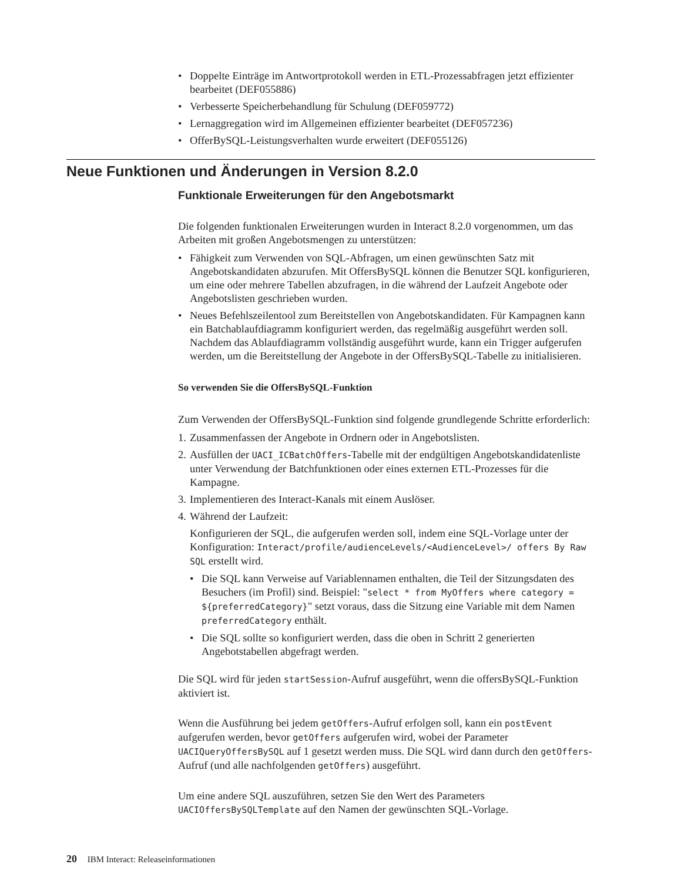• Doppelte Einträge im Antwortprotokoll werden in ETL-Prozessabfragen jetzt effizienter bearbeitet (DEF055886)
• Verbesserte Speicherbehandlung für Schulung (DEF059772)
• Lernaggregation wird im Allgemeinen effizienter bearbeitet (DEF057236)
• OfferBySQL-Leistungsverhalten wurde erweitert (DEF055126)
Neue Funktionen und Änderungen in Version 8.2.0
Funktionale Erweiterungen für den Angebotsmarkt
Die folgenden funktionalen Erweiterungen wurden in Interact 8.2.0 vorgenommen, um das Arbeiten mit großen Angebotsmengen zu unterstützen:
• Fähigkeit zum Verwenden von SQL-Abfragen, um einen gewünschten Satz mit Angebotskandidaten abzurufen. Mit OffersBySQL können die Benutzer SQL konfigurieren, um eine oder mehrere Tabellen abzufragen, in die während der Laufzeit Angebote oder Angebotslisten geschrieben wurden.
• Neues Befehlszeilentool zum Bereitstellen von Angebotskandidaten. Für Kampagnen kann ein Batchablaufdiagramm konfiguriert werden, das regelmäßig ausgeführt werden soll. Nachdem das Ablaufdiagramm vollständig ausgeführt wurde, kann ein Trigger aufgerufen werden, um die Bereitstellung der Angebote in der OffersBySQL-Tabelle zu initialisieren.
So verwenden Sie die OffersBySQL-Funktion
Zum Verwenden der OffersBySQL-Funktion sind folgende grundlegende Schritte erforderlich:
1. Zusammenfassen der Angebote in Ordnern oder in Angebotslisten.
2. Ausfüllen der UACI_ICBatchOffers-Tabelle mit der endgültigen Angebotskandidatenliste unter Verwendung der Batchfunktionen oder eines externen ETL-Prozesses für die Kampagne.
3. Implementieren des Interact-Kanals mit einem Auslöser.
4. Während der Laufzeit:
Konfigurieren der SQL, die aufgerufen werden soll, indem eine SQL-Vorlage unter der Konfiguration: Interact/profile/audienceLevels/<AudienceLevel>/ offers By Raw SQL erstellt wird.
• Die SQL kann Verweise auf Variablennamen enthalten, die Teil der Sitzungsdaten des Besuchers (im Profil) sind. Beispiel: "select * from MyOffers where category = ${preferredCategory}" setzt voraus, dass die Sitzung eine Variable mit dem Namen preferredCategory enthält.
• Die SQL sollte so konfiguriert werden, dass die oben in Schritt 2 generierten Angebotstabellen abgefragt werden.
Die SQL wird für jeden startSession-Aufruf ausgeführt, wenn die offersBySQL-Funktion aktiviert ist.
Wenn die Ausführung bei jedem getOffers-Aufruf erfolgen soll, kann ein postEvent aufgerufen werden, bevor getOffers aufgerufen wird, wobei der Parameter UACIQueryOffersBySQL auf 1 gesetzt werden muss. Die SQL wird dann durch den getOffers-Aufruf (und alle nachfolgenden getOffers) ausgeführt.
Um eine andere SQL auszuführen, setzen Sie den Wert des Parameters UACIOffersBySQLTemplate auf den Namen der gewünschten SQL-Vorlage.
20 IBM Interact: Releaseinformationen